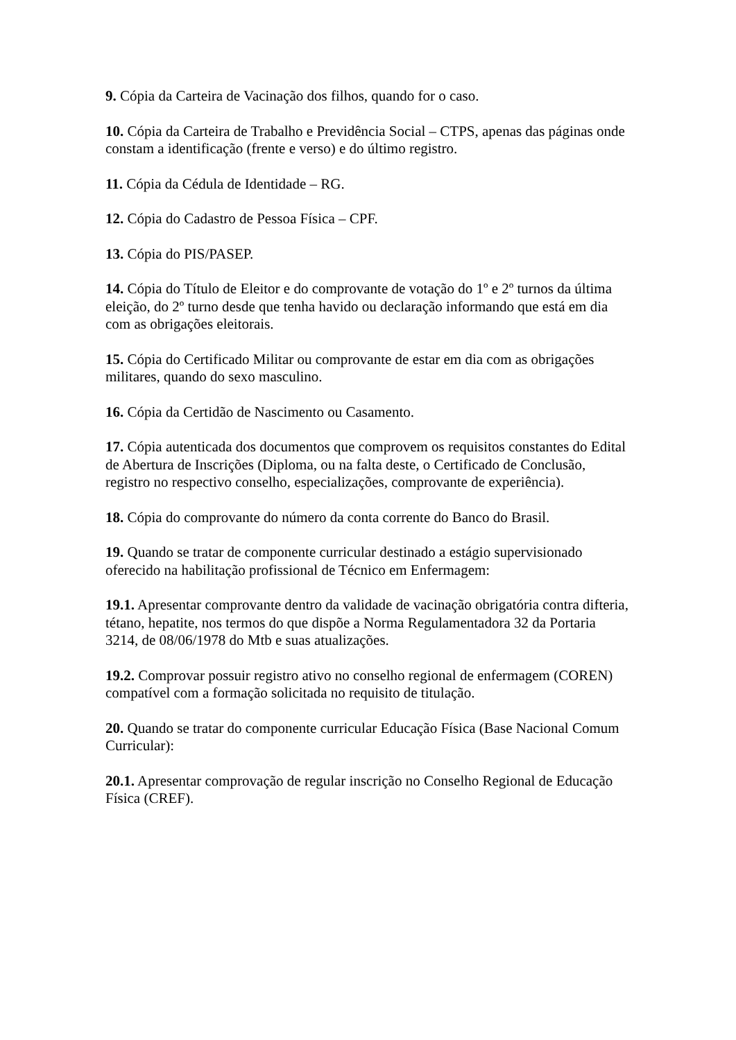9. Cópia da Carteira de Vacinação dos filhos, quando for o caso.
10. Cópia da Carteira de Trabalho e Previdência Social – CTPS, apenas das páginas onde constam a identificação (frente e verso) e do último registro.
11. Cópia da Cédula de Identidade – RG.
12. Cópia do Cadastro de Pessoa Física – CPF.
13. Cópia do PIS/PASEP.
14. Cópia do Título de Eleitor e do comprovante de votação do 1º e 2º turnos da última eleição, do 2º turno desde que tenha havido ou declaração informando que está em dia com as obrigações eleitorais.
15. Cópia do Certificado Militar ou comprovante de estar em dia com as obrigações militares, quando do sexo masculino.
16. Cópia da Certidão de Nascimento ou Casamento.
17. Cópia autenticada dos documentos que comprovem os requisitos constantes do Edital de Abertura de Inscrições (Diploma, ou na falta deste, o Certificado de Conclusão, registro no respectivo conselho, especializações, comprovante de experiência).
18. Cópia do comprovante do número da conta corrente do Banco do Brasil.
19. Quando se tratar de componente curricular destinado a estágio supervisionado oferecido na habilitação profissional de Técnico em Enfermagem:
19.1. Apresentar comprovante dentro da validade de vacinação obrigatória contra difteria, tétano, hepatite, nos termos do que dispõe a Norma Regulamentadora 32 da Portaria 3214, de 08/06/1978 do Mtb e suas atualizações.
19.2. Comprovar possuir registro ativo no conselho regional de enfermagem (COREN) compatível com a formação solicitada no requisito de titulação.
20. Quando se tratar do componente curricular Educação Física (Base Nacional Comum Curricular):
20.1. Apresentar comprovação de regular inscrição no Conselho Regional de Educação Física (CREF).